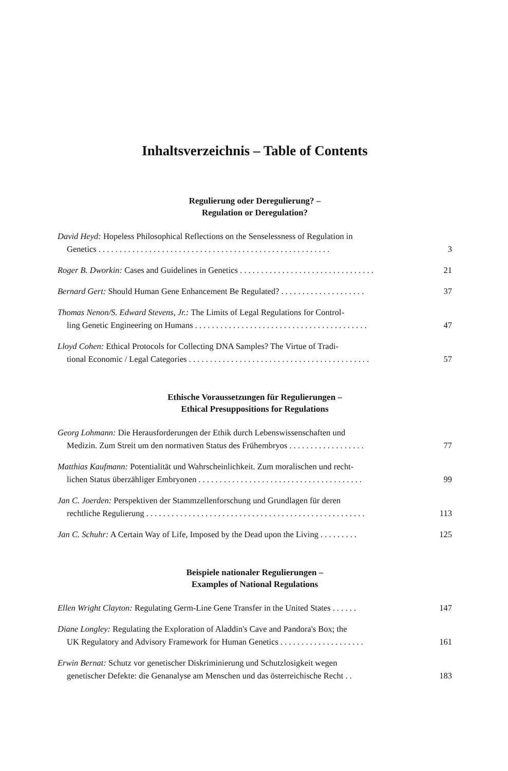Inhaltsverzeichnis – Table of Contents
Regulierung oder Deregulierung? –
Regulation or Deregulation?
David Heyd: Hopeless Philosophical Reflections on the Senselessness of Regulation in
Genetics . . . . . . . . . . . . . . . . . . . . . . . . . . . . . . . . . . . . . . . . . . . . . . . . . . . . . . .
3
Roger B. Dworkin: Cases and Guidelines in Genetics . . . . . . . . . . . . . . . . . . . . . . . . . . . . . . . .
21
Bernard Gert: Should Human Gene Enhancement Be Regulated? . . . . . . . . . . . . . . . . . . . .
37
Thomas Nenon/S. Edward Stevens, Jr.: The Limits of Legal Regulations for Control-
ling Genetic Engineering on Humans . . . . . . . . . . . . . . . . . . . . . . . . . . . . . . . . . . . . . . . . .
47
Lloyd Cohen: Ethical Protocols for Collecting DNA Samples? The Virtue of Tradi-
tional Economic / Legal Categories . . . . . . . . . . . . . . . . . . . . . . . . . . . . . . . . . . . . . . . . . . .
57
Ethische Voraussetzungen für Regulierungen –
Ethical Presuppositions for Regulations
Georg Lohmann: Die Herausforderungen der Ethik durch Lebenswissenschaften und
Medizin. Zum Streit um den normativen Status des Frühembryos . . . . . . . . . . . . . . . . . .
77
Matthias Kaufmann: Potentialität und Wahrscheinlichkeit. Zum moralischen und recht-
lichen Status überzähliger Embryonen . . . . . . . . . . . . . . . . . . . . . . . . . . . . . . . . . . . . . . .
99
Jan C. Joerden: Perspektiven der Stammzellenforschung und Grundlagen für deren
rechtliche Regulierung . . . . . . . . . . . . . . . . . . . . . . . . . . . . . . . . . . . . . . . . . . . . . . . . . . . .
113
Jan C. Schuhr: A Certain Way of Life, Imposed by the Dead upon the Living . . . . . . . . .
125
Beispiele nationaler Regulierungen –
Examples of National Regulations
Ellen Wright Clayton: Regulating Germ-Line Gene Transfer in the United States . . . . . .
147
Diane Longley: Regulating the Exploration of Aladdin's Cave and Pandora's Box; the
UK Regulatory and Advisory Framework for Human Genetics . . . . . . . . . . . . . . . . . . . .
161
Erwin Bernat: Schutz vor genetischer Diskriminierung und Schutzlosigkeit wegen
genetischer Defekte: die Genanalyse am Menschen und das österreichische Recht . .
183